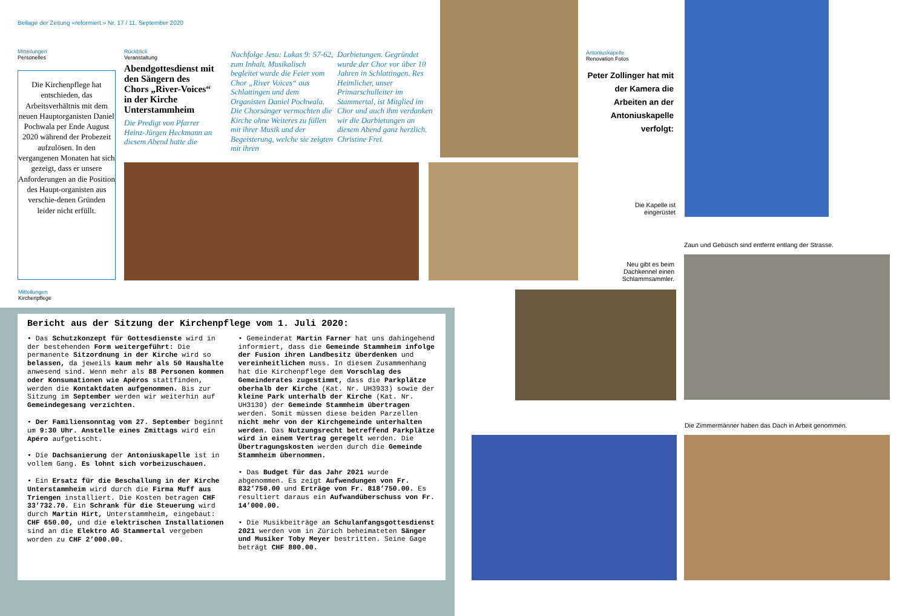Beilage der Zeitung «reformiert.» Nr. 17 / 11. September 2020
Mitteilungen
Personelles
Die Kirchenpflege hat entschieden, das Arbeitsverhältnis mit dem neuen Hauptorganisten Daniel Pochwala per Ende August 2020 während der Probezeit aufzulösen. In den vergangenen Monaten hat sich gezeigt, dass er unsere Anforderungen an die Position des Haupt-organisten aus verschie-denen Gründen leider nicht erfüllt.
Rückblick
Veranstaltung
Abendgottesdienst mit den Sängern des Chors „River-Voices“ in der Kirche Unterstammheim
Die Predigt von Pfarrer Heinz-Jürgen Heckmann an diesem Abend hatte die
Nachfolge Jesu: Lukas 9: 57-62, zum Inhalt. Musikalisch begleitet wurde die Feier vom Chor „River Voices“ aus Schlattingen und dem Organisten Daniel Pochwala. Die Chorsänger vermochten die Kirche ohne Weiteres zu füllen mit ihrer Musik und der Begeisterung, welche sie zeigten mit ihren
Darbietungen. Gegründet wurde der Chor vor über 10 Jahren in Schlattingen. Res Heimlicher, unser Primarschulleiter im Stammertal, ist Mitglied im Chor und auch ihm verdanken wir die Darbietungen an diesem Abend ganz herzlich. Christine Frei.
Mitteilungen
Kirchenpflege
Bericht aus der Sitzung der Kirchenpflege vom 1. Juli 2020:
• Das Schutzkonzept für Gottesdienste wird in der bestehenden Form weitergeführt: Die permanente Sitzordnung in der Kirche wird so belassen, da jeweils kaum mehr als 50 Haushalte anwesend sind. Wenn mehr als 88 Personen kommen oder Konsumationen wie Apéros stattfinden, werden die Kontaktdaten aufgenommen. Bis zur Sitzung im September werden wir weiterhin auf Gemeindegesang verzichten.
• Der Familiensonntag vom 27. September beginnt um 9:30 Uhr. Anstelle eines Zmittags wird ein Apéro aufgetischt.
• Die Dachsanierung der Antoniuskapelle ist in vollem Gang. Es lohnt sich vorbeizuschauen.
• Ein Ersatz für die Beschallung in der Kirche Unterstammheim wird durch die Firma Muff aus Triengen installiert. Die Kosten betragen CHF 33’732.70. Ein Schrank für die Steuerung wird durch Martin Hirt, Unterstammheim, eingebaut: CHF 650.00, und die elektrischen Installationen sind an die Elektro AG Stammertal vergeben worden zu CHF 2’000.00.
• Gemeinderat Martin Farner hat uns dahingehend informiert, dass die Gemeinde Stammheim infolge der Fusion ihren Landbesitz überdenken und vereinheitlichen muss. In diesem Zusammenhang hat die Kirchenpflege dem Vorschlag des Gemeinderates zugestimmt, dass die Parkplätze oberhalb der Kirche (Kat. Nr. UH3933) sowie der kleine Park unterhalb der Kirche (Kat. Nr. UH3130) der Gemeinde Stammheim übertragen werden. Somit müssen diese beiden Parzellen nicht mehr von der Kirchgemeinde unterhalten werden. Das Nutzungsrecht betreffend Parkplätze wird in einem Vertrag geregelt werden. Die Übertragungskosten werden durch die Gemeinde Stammheim übernommen.
• Das Budget für das Jahr 2021 wurde abgenommen. Es zeigt Aufwendungen von Fr. 832’750.00 und Erträge von Fr. 818’750.00. Es resultiert daraus ein Aufwandüberschuss von Fr. 14’000.00.
• Die Musikbeiträge am Schulanfangsgottesdienst 2021 werden vom in Zürich beheimateten Sänger und Musiker Toby Meyer bestritten. Seine Gage beträgt CHF 800.00.
Antoniuskapelle
Renovation Fotos
Peter Zollinger hat mit der Kamera die Arbeiten an der Antoniuskapelle verfolgt:
Die Kapelle ist eingerüstet
Zaun und Gebüsch sind entfernt entlang der Strasse.
Neu gibt es beim Dachkennel einen Schlammsammler.
Die Zimmermänner haben das Dach in Arbeit genommen.